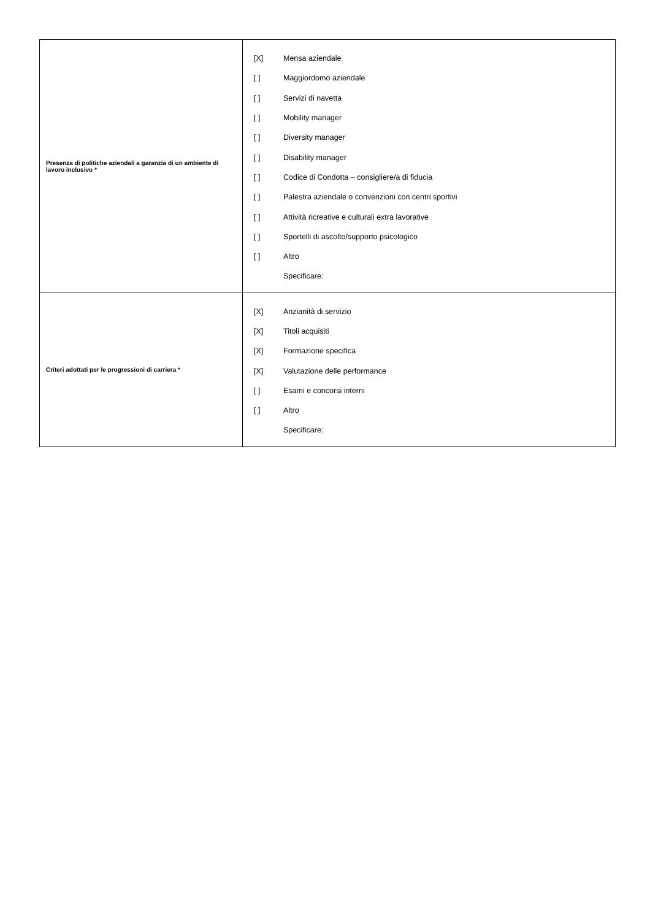| Presenza di politiche aziendali a garanzia di un ambiente di lavoro inclusivo * | [X] Mensa aziendale [ ] Maggiordomo aziendale [ ] Servizi di navetta [ ] Mobility manager [ ] Diversity manager [ ] Disability manager [ ] Codice di Condotta – consigliere/a di fiducia [ ] Palestra aziendale o convenzioni con centri sportivi [ ] Attività ricreative e culturali extra lavorative [ ] Sportelli di ascolto/supporto psicologico [ ] Altro Specificare: |
| Criteri adottati per le progressioni di carriera * | [X] Anzianità di servizio [X] Titoli acquisiti [X] Formazione specifica [X] Valutazione delle performance [ ] Esami e concorsi interni [ ] Altro Specificare: |